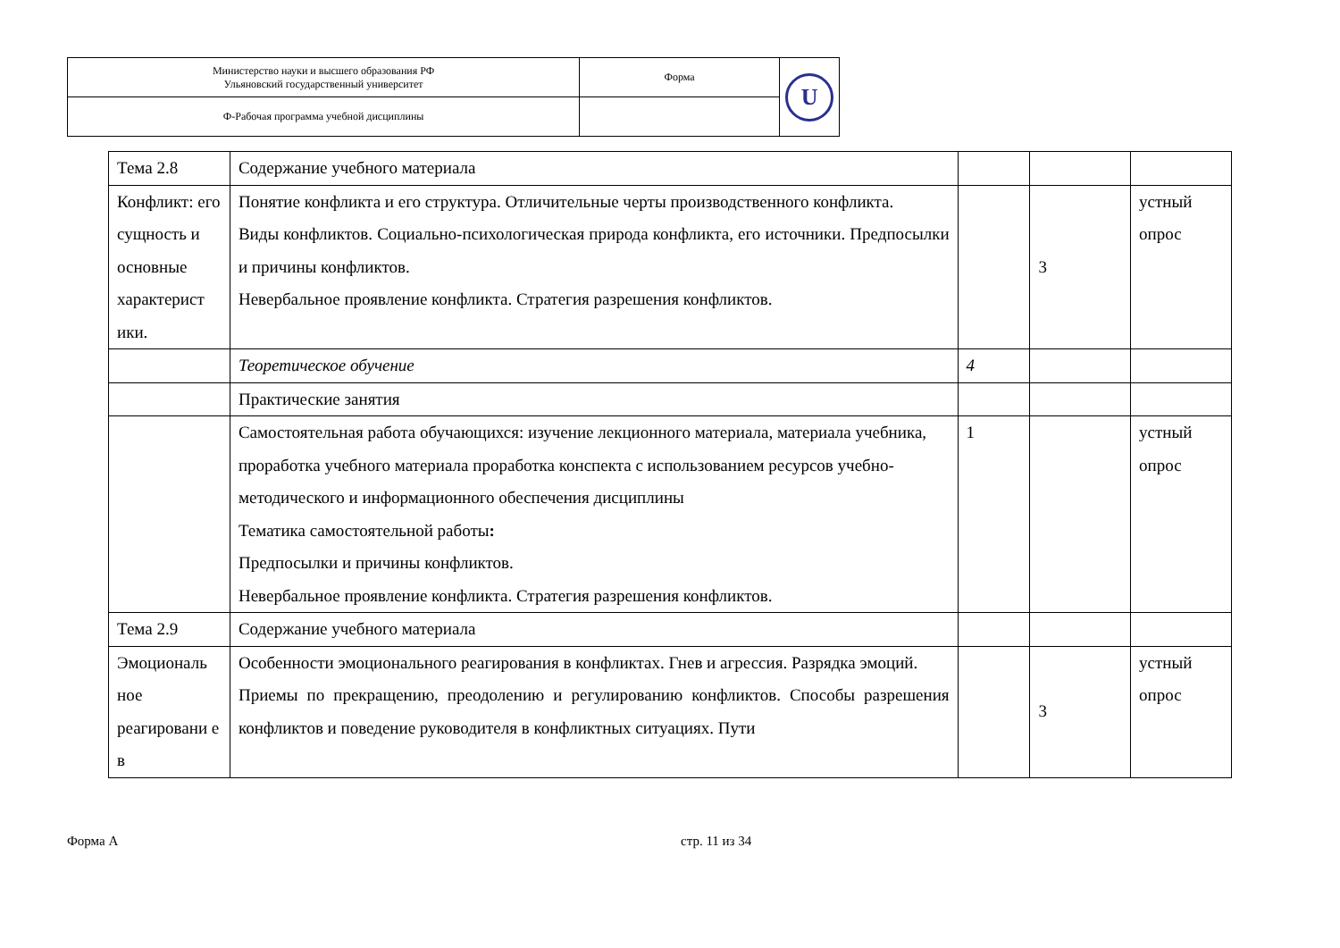| Министерство науки и высшего образования РФ Ульяновский государственный университет | Форма | U |
| Ф-Рабочая программа учебной дисциплины | | |
| Тема 2.8 | Содержание учебного материала | | | |
| Конфликт: его сущность и основные характерист ики. | Понятие конфликта и его структура. Отличительные черты производственного конфликта. Виды конфликтов. Социально-психологическая природа конфликта, его источники. Предпосылки и причины конфликтов. Невербальное проявление конфликта. Стратегия разрешения конфликтов. | | 3 | устный опрос |
| | Теоретическое обучение | 4 | | |
| | Практические занятия | | | |
| | Самостоятельная работа обучающихся: изучение лекционного материала, материала учебника, проработка учебного материала проработка конспекта с использованием ресурсов учебно-методического и информационного обеспечения дисциплины Тематика самостоятельной работы : Предпосылки и причины конфликтов. Невербальное проявление конфликта. Стратегия разрешения конфликтов. | 1 | | устный опрос |
| Тема 2.9 | Содержание учебного материала | | | |
| Эмоциональ ное реагировани е в | Особенности эмоционального реагирования в конфликтах. Гнев и агрессия. Разрядка эмоций. Приемы по прекращению, преодолению и регулированию конфликтов. Способы разрешения конфликтов и поведение руководителя в конфликтных ситуациях. Пути | | 3 | устный опрос |
Форма А стр. 11 из 34